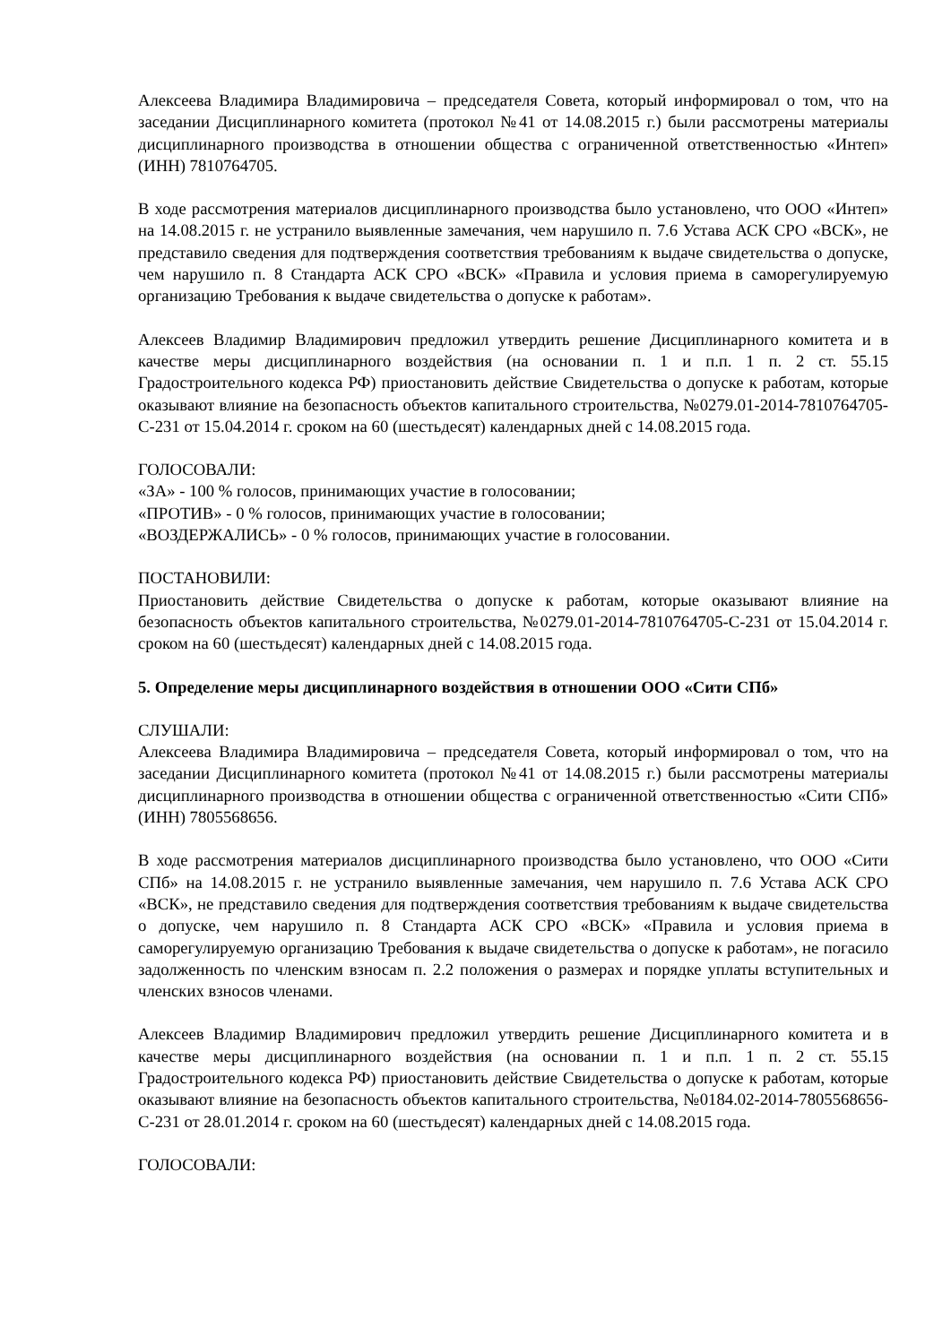Алексеева Владимира Владимировича – председателя Совета, который информировал о том, что на заседании Дисциплинарного комитета (протокол №41 от 14.08.2015 г.) были рассмотрены материалы дисциплинарного производства в отношении общества с ограниченной ответственностью «Интеп» (ИНН) 7810764705.
В ходе рассмотрения материалов дисциплинарного производства было установлено, что ООО «Интеп» на 14.08.2015 г. не устранило выявленные замечания, чем нарушило п. 7.6 Устава АСК СРО «ВСК», не представило сведения для подтверждения соответствия требованиям к выдаче свидетельства о допуске, чем нарушило п. 8 Стандарта АСК СРО «ВСК» «Правила и условия приема в саморегулируемую организацию Требования к выдаче свидетельства о допуске к работам».
Алексеев Владимир Владимирович предложил утвердить решение Дисциплинарного комитета и в качестве меры дисциплинарного воздействия (на основании п. 1 и п.п. 1 п. 2 ст. 55.15 Градостроительного кодекса РФ) приостановить действие Свидетельства о допуске к работам, которые оказывают влияние на безопасность объектов капитального строительства, №0279.01-2014-7810764705-С-231 от 15.04.2014 г. сроком на 60 (шестьдесят) календарных дней с 14.08.2015 года.
ГОЛОСОВАЛИ:
«ЗА» - 100 % голосов, принимающих участие в голосовании;
«ПРОТИВ» - 0 % голосов, принимающих участие в голосовании;
«ВОЗДЕРЖАЛИСЬ» - 0 % голосов, принимающих участие в голосовании.
ПОСТАНОВИЛИ:
Приостановить действие Свидетельства о допуске к работам, которые оказывают влияние на безопасность объектов капитального строительства, №0279.01-2014-7810764705-С-231 от 15.04.2014 г. сроком на 60 (шестьдесят) календарных дней с 14.08.2015 года.
5. Определение меры дисциплинарного воздействия в отношении ООО «Сити СПб»
СЛУШАЛИ:
Алексеева Владимира Владимировича – председателя Совета, который информировал о том, что на заседании Дисциплинарного комитета (протокол №41 от 14.08.2015 г.) были рассмотрены материалы дисциплинарного производства в отношении общества с ограниченной ответственностью «Сити СПб» (ИНН) 7805568656.
В ходе рассмотрения материалов дисциплинарного производства было установлено, что ООО «Сити СПб» на 14.08.2015 г. не устранило выявленные замечания, чем нарушило п. 7.6 Устава АСК СРО «ВСК», не представило сведения для подтверждения соответствия требованиям к выдаче свидетельства о допуске, чем нарушило п. 8 Стандарта АСК СРО «ВСК» «Правила и условия приема в саморегулируемую организацию Требования к выдаче свидетельства о допуске к работам», не погасило задолженность по членским взносам п. 2.2 положения о размерах и порядке уплаты вступительных и членских взносов членами.
Алексеев Владимир Владимирович предложил утвердить решение Дисциплинарного комитета и в качестве меры дисциплинарного воздействия (на основании п. 1 и п.п. 1 п. 2 ст. 55.15 Градостроительного кодекса РФ) приостановить действие Свидетельства о допуске к работам, которые оказывают влияние на безопасность объектов капитального строительства, №0184.02-2014-7805568656-С-231 от 28.01.2014 г. сроком на 60 (шестьдесят) календарных дней с 14.08.2015 года.
ГОЛОСОВАЛИ: